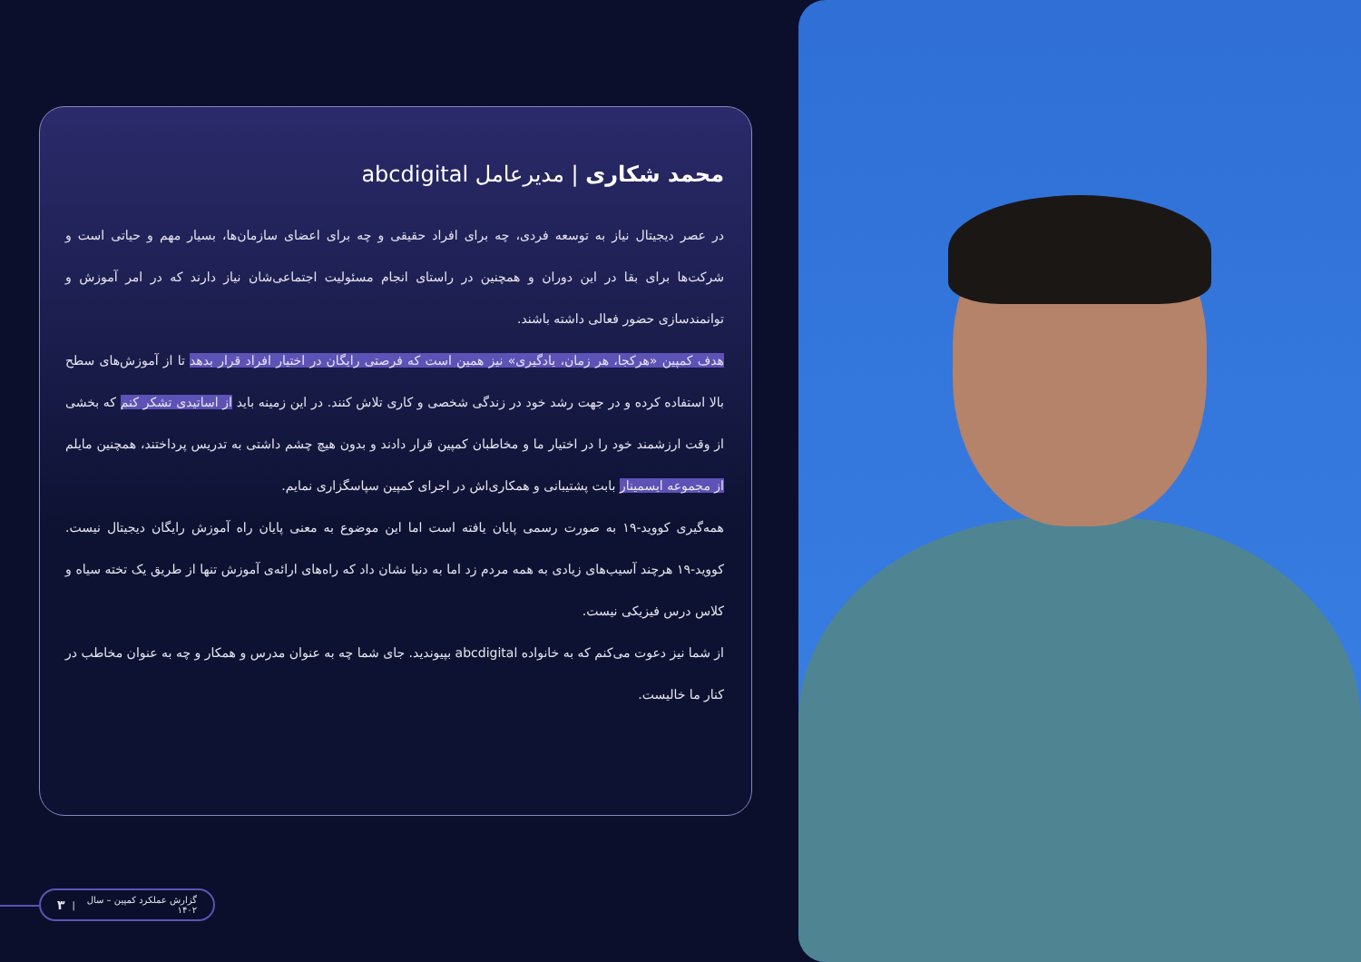محمد شکاری | مدیرعامل abcdigital
در عصر دیجیتال نیاز به توسعه فردی، چه برای افراد حقیقی و چه برای اعضای سازمان‌ها، بسیار مهم و حیاتی است و شرکت‌ها برای بقا در این دوران و همچنین در راستای انجام مسئولیت اجتماعی‌شان نیاز دارند که در امر آموزش و توانمندسازی حضور فعالی داشته باشند.
هدف کمپین «هرکجا، هر زمان، یادگیری» نیز همین است که فرصتی رایگان در اختیار افراد قرار بدهد تا از آموزش‌های سطح بالا استفاده کرده و در جهت رشد خود در زندگی شخصی و کاری تلاش کنند. در این زمینه باید از اساتیدی تشکر کنم که بخشی از وقت ارزشمند خود را در اختیار ما و مخاطبان کمپین قرار دادند و بدون هیچ چشم داشتی به تدریس پرداختند، همچنین مایلم از مجموعه ایسمینار بابت پشتیبانی و همکاری‌اش در اجرای کمپین سپاسگزاری نمایم.
همه‌گیری کووید-۱۹ به صورت رسمی پایان یافته است اما این موضوع به معنی پایان راه آموزش رایگان دیجیتال نیست. کووید-۱۹ هرچند آسیب‌های زیادی به همه مردم زد اما به دنیا نشان داد که راه‌های ارائه‌ی آموزش تنها از طریق یک تخته سیاه و کلاس درس فیزیکی نیست.
از شما نیز دعوت می‌کنم که به خانواده abcdigital بپیوندید. جای شما چه به عنوان مدرس و همکار و چه به عنوان مخاطب در کنار ما خالیست.
گزارش عملکرد کمپین – سال ۱۴۰۲ | ۳